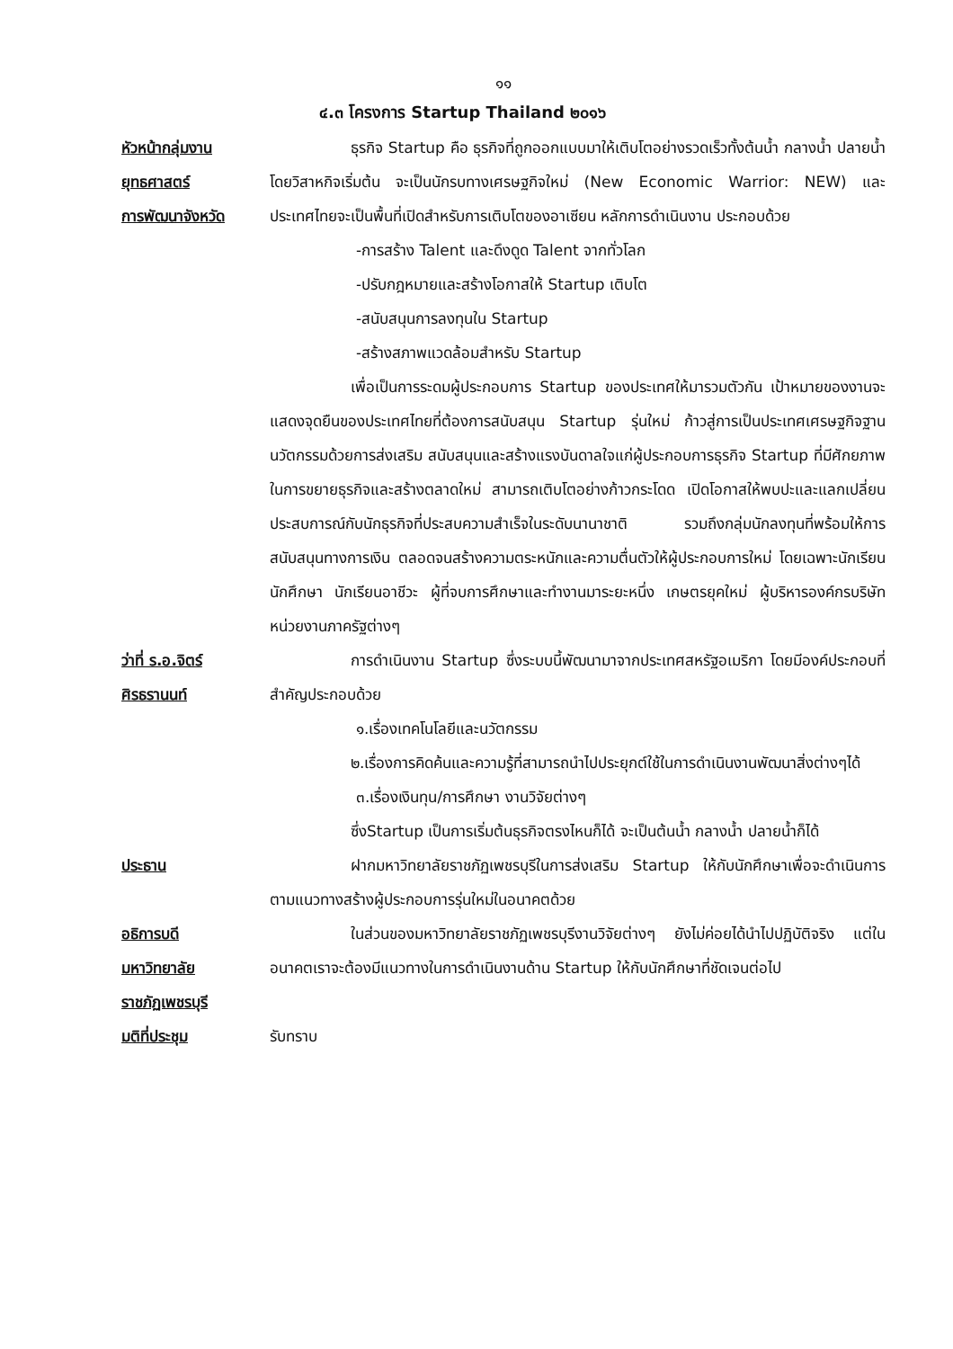๑๑
๔.๓ โครงการ Startup Thailand ๒๐๑๖
หัวหน้ากลุ่มงาน
ยุทธศาสตร์
การพัฒนาจังหวัด
ธุรกิจ Startup คือ ธุรกิจที่ถูกออกแบบมาให้เติบโตอย่างรวดเร็วทั้งต้นน้ำ กลางน้ำ ปลายน้ำ โดยวิสาหกิจเริ่มต้น จะเป็นนักรบทางเศรษฐกิจใหม่ (New Economic Warrior: NEW) และประเทศไทยจะเป็นพื้นที่เปิดสำหรับการเติบโตของอาเซียน หลักการดำเนินงาน ประกอบด้วย
-การสร้าง Talent และดึงดูด Talent จากทั่วโลก
-ปรับกฎหมายและสร้างโอกาสให้ Startup เติบโต
-สนับสนุนการลงทุนใน Startup
-สร้างสภาพแวดล้อมสำหรับ Startup
เพื่อเป็นการระดมผู้ประกอบการ Startup ของประเทศให้มารวมตัวกัน เป้าหมายของงานจะแสดงจุดยืนของประเทศไทยที่ต้องการสนับสนุน Startup รุ่นใหม่ ก้าวสู่การเป็นประเทศเศรษฐกิจฐานนวัตกรรมด้วยการส่งเสริม สนับสนุนและสร้างแรงบันดาลใจแก่ผู้ประกอบการธุรกิจ Startup ที่มีศักยภาพในการขยายธุรกิจและสร้างตลาดใหม่ สามารถเติบโตอย่างก้าวกระโดด เปิดโอกาสให้พบปะและแลกเปลี่ยนประสบการณ์กับนักธุรกิจที่ประสบความสำเร็จในระดับนานาชาติ รวมถึงกลุ่มนักลงทุนที่พร้อมให้การสนับสนุนทางการเงิน ตลอดจนสร้างความตระหนักและความตื่นตัวให้ผู้ประกอบการใหม่ โดยเฉพาะนักเรียน นักศึกษา นักเรียนอาชีวะ ผู้ที่จบการศึกษาและทำงานมาระยะหนึ่ง เกษตรยุคใหม่ ผู้บริหารองค์กรบริษัท หน่วยงานภาครัฐต่างๆ
ว่าที่ ร.อ.จิตร์
ศิรธรานนท์
การดำเนินงาน Startup ซึ่งระบบนี้พัฒนามาจากประเทศสหรัฐอเมริกา โดยมีองค์ประกอบที่สำคัญประกอบด้วย
๑.เรื่องเทคโนโลยีและนวัตกรรม
๒.เรื่องการคิดค้นและความรู้ที่สามารถนำไปประยุกต์ใช้ในการดำเนินงานพัฒนาสิ่งต่างๆได้
๓.เรื่องเงินทุน/การศึกษา งานวิจัยต่างๆ
ซึ่งStartup เป็นการเริ่มต้นธุรกิจตรงไหนก็ได้ จะเป็นต้นน้ำ กลางน้ำ ปลายน้ำก็ได้
ประธาน ฝากมหาวิทยาลัยราชภัฏเพชรบุรีในการส่งเสริม Startup ให้กับนักศึกษาเพื่อจะดำเนินการตามแนวทางสร้างผู้ประกอบการรุ่นใหม่ในอนาคตด้วย
อธิการบดี
มหาวิทยาลัย
ราชภัฏเพชรบุรี
ในส่วนของมหาวิทยาลัยราชภัฏเพชรบุรีงานวิจัยต่างๆ ยังไม่ค่อยได้นำไปปฏิบัติจริง แต่ในอนาคตเราจะต้องมีแนวทางในการดำเนินงานด้าน Startup ให้กับนักศึกษาที่ชัดเจนต่อไป
มติที่ประชุม รับทราบ